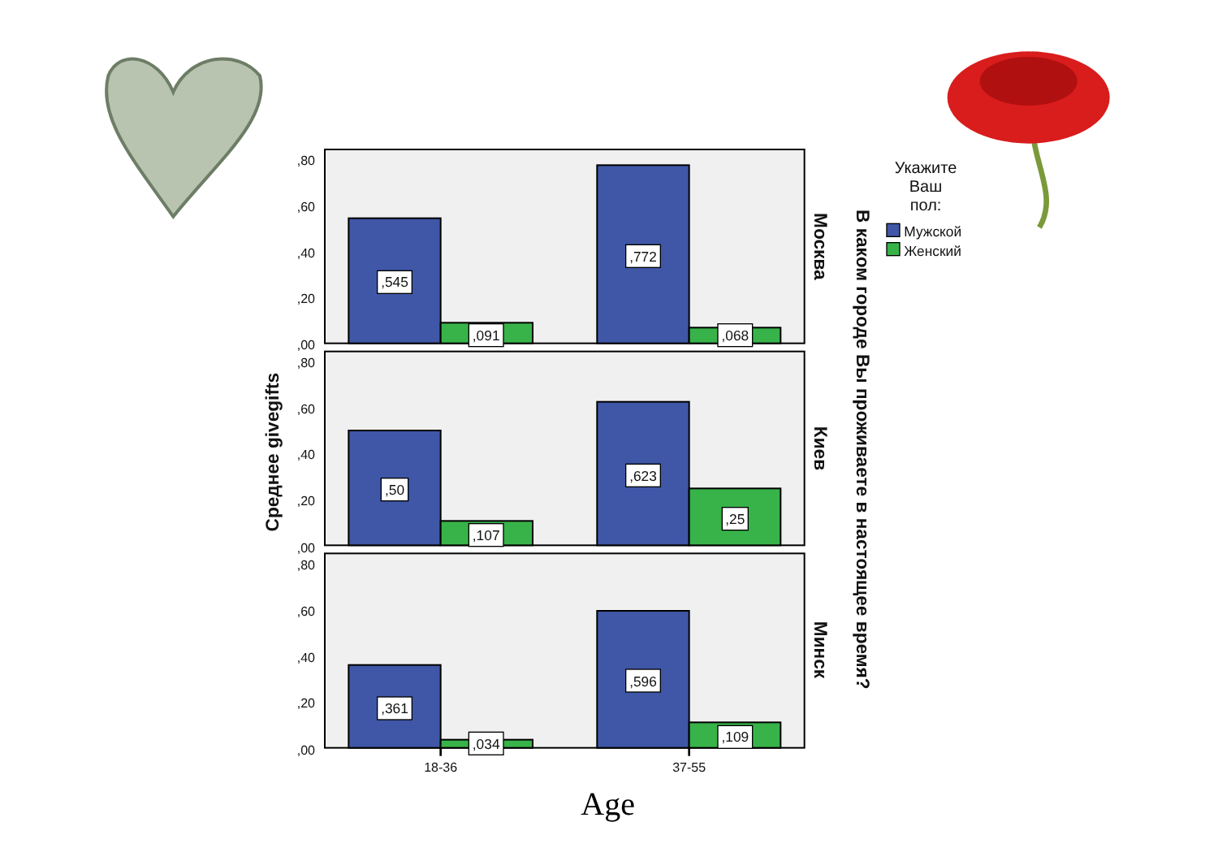Среднее givegifts
,80
,60
,40
,20
,00
,545
,091
,772
,068
Москва
,80
,60
,40
,20
,00
,50
,107
,623
,25
Киев
,80
,60
,40
,20
,00
,361
,034
,596
,109
Минск
18-36
37-55
Age
В каком городе Вы проживаете в настоящее время?
Укажите
Ваш
пол:
Мужской
Женский